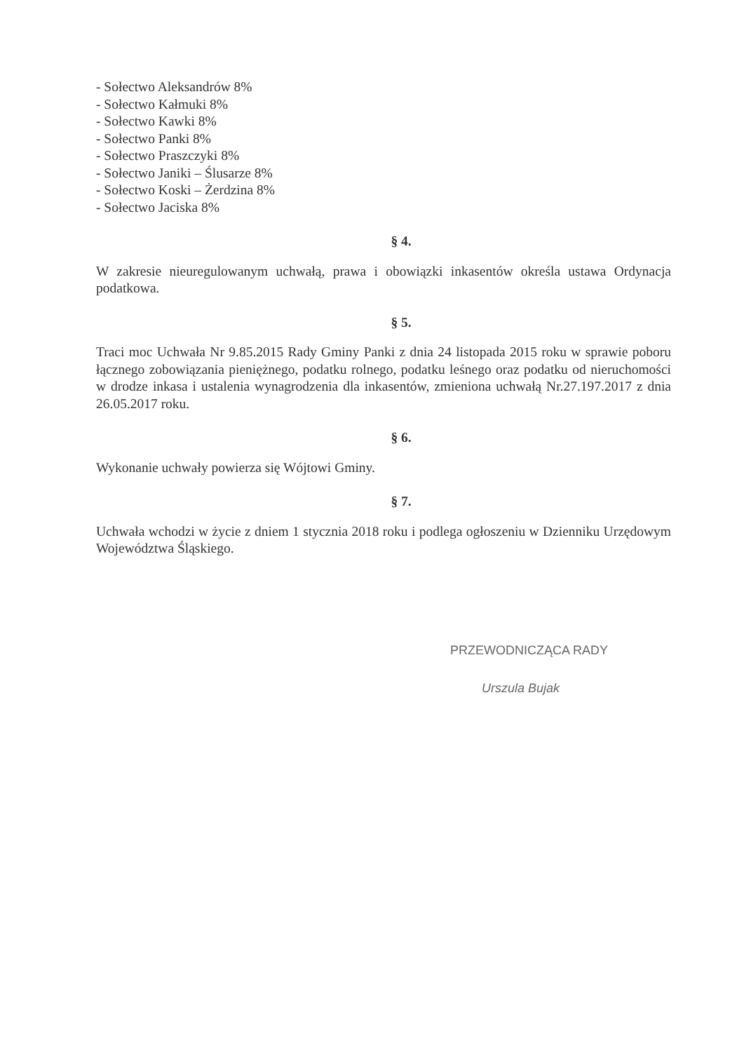- Sołectwo Aleksandrów 8%
- Sołectwo Kałmuki 8%
- Sołectwo Kawki 8%
- Sołectwo Panki 8%
- Sołectwo Praszczyki 8%
- Sołectwo Janiki – Ślusarze 8%
- Sołectwo Koski – Żerdzina 8%
- Sołectwo Jaciska 8%
§ 4.
W zakresie nieuregulowanym uchwałą, prawa i obowiązki inkasentów określa ustawa Ordynacja podatkowa.
§ 5.
Traci moc Uchwała Nr 9.85.2015 Rady Gminy Panki z dnia 24 listopada 2015 roku w sprawie poboru łącznego zobowiązania pieniężnego, podatku rolnego, podatku leśnego oraz podatku od nieruchomości w drodze inkasa i ustalenia wynagrodzenia dla inkasentów, zmieniona uchwałą Nr.27.197.2017 z dnia 26.05.2017 roku.
§ 6.
Wykonanie uchwały powierza się Wójtowi Gminy.
§ 7.
Uchwała wchodzi w życie z dniem 1 stycznia 2018 roku i podlega ogłoszeniu w Dzienniku Urzędowym Województwa Śląskiego.
PRZEWODNICZĄCA RADY
Urszula Bujak